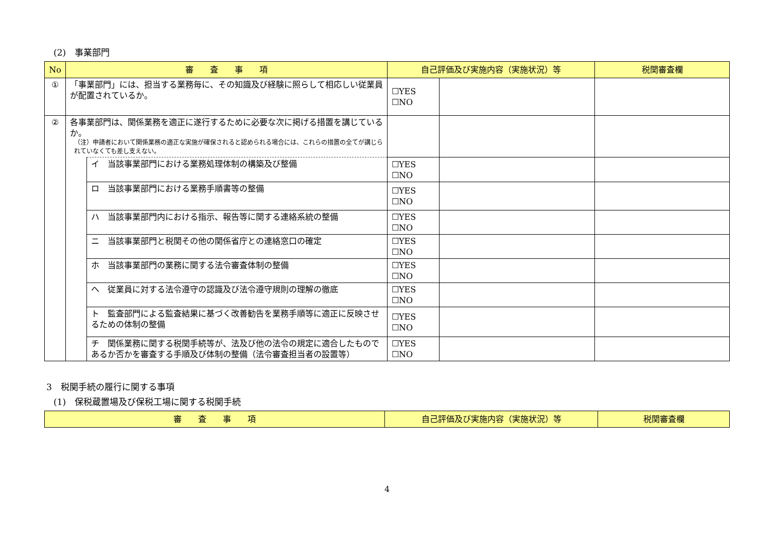(2)　事業部門
| No | 審 査 事 項 | | 自己評価及び実施内容（実施状況）等 | | 税関審査欄 |
| --- | --- | --- | --- | --- | --- |
| ① | 「事業部門」には、担当する業務毎に、その知識及び経験に照らして相応しい従業員が配置されているか。 | | ☐YES ☐NO | | |
| ② | 各事業部門は、関係業務を適正に遂行するために必要な次に掲げる措置を講じているか。 （注）申請者において関係業務の適正な実施が確保されると認められる場合には、これらの措置の全てが講じられていなくても差し支えない。 | | | | |
| | | イ 当該事業部門における業務処理体制の構築及び整備 | ☐YES ☐NO | | |
| | | ロ 当該事業部門における業務手順書等の整備 | ☐YES ☐NO | | |
| | | ハ 当該事業部門内における指示、報告等に関する連絡系統の整備 | ☐YES ☐NO | | |
| | | ニ 当該事業部門と税関その他の関係省庁との連絡窓口の確定 | ☐YES ☐NO | | |
| | | ホ 当該事業部門の業務に関する法令審査体制の整備 | ☐YES ☐NO | | |
| | | ヘ 従業員に対する法令遵守の認識及び法令遵守規則の理解の徹底 | ☐YES ☐NO | | |
| | | ト 監査部門による監査結果に基づく改善勧告を業務手順等に適正に反映させるための体制の整備 | ☐YES ☐NO | | |
| | | チ 関係業務に関する税関手続等が、法及び他の法令の規定に適合したものであるか否かを審査する手順及び体制の整備（法令審査担当者の設置等） | ☐YES ☐NO | | |
3　税関手続の履行に関する事項
(1)　保税蔵置場及び保税工場に関する税関手続
| 審 査 事 項 | 自己評価及び実施内容（実施状況）等 | 税関審査欄 |
| --- | --- | --- |
4